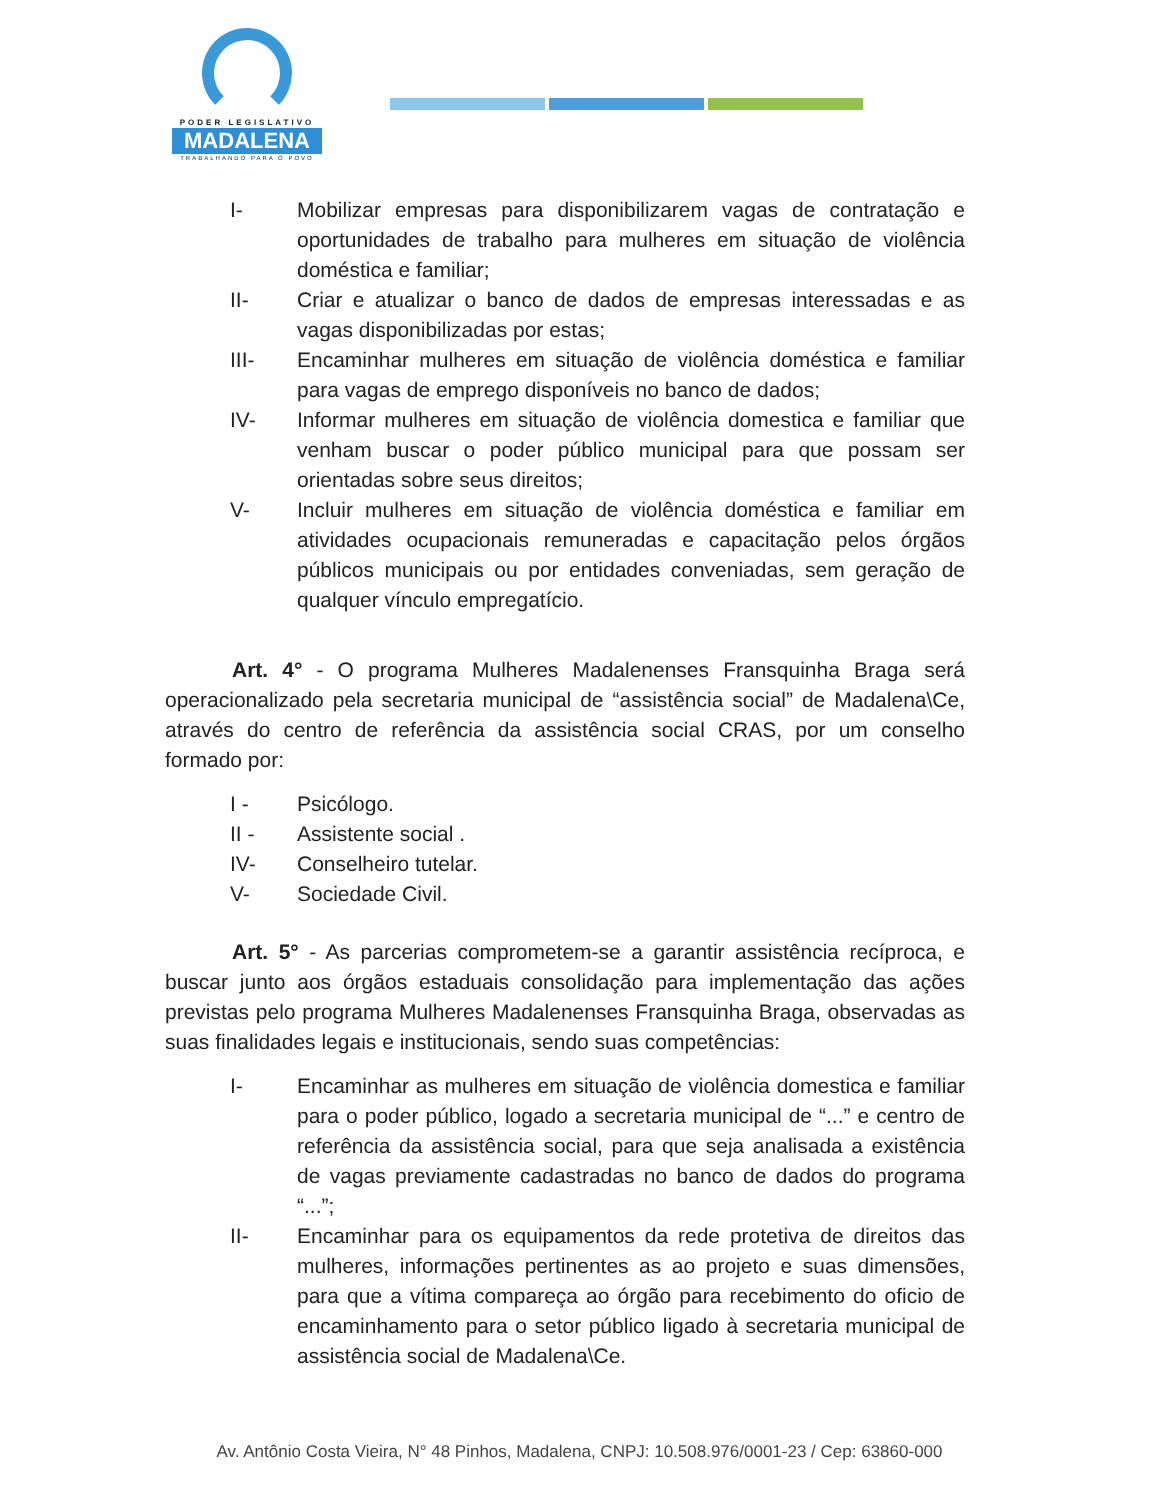PODER LEGISLATIVO
MADALENA
TRABALHANDO PARA O POVO
I- Mobilizar empresas para disponibilizarem vagas de contratação e oportunidades de trabalho para mulheres em situação de violência doméstica e familiar;
II- Criar e atualizar o banco de dados de empresas interessadas e as vagas disponibilizadas por estas;
III- Encaminhar mulheres em situação de violência doméstica e familiar para vagas de emprego disponíveis no banco de dados;
IV- Informar mulheres em situação de violência domestica e familiar que venham buscar o poder público municipal para que possam ser orientadas sobre seus direitos;
V- Incluir mulheres em situação de violência doméstica e familiar em atividades ocupacionais remuneradas e capacitação pelos órgãos públicos municipais ou por entidades conveniadas, sem geração de qualquer vínculo empregatício.
Art. 4° - O programa Mulheres Madalenenses Fransquinha Braga será operacionalizado pela secretaria municipal de “assistência social” de Madalena\Ce, através do centro de referência da assistência social CRAS, por um conselho formado por:
I - Psicólogo.
II - Assistente social .
IV- Conselheiro tutelar.
V- Sociedade Civil.
Art. 5° - As parcerias comprometem-se a garantir assistência recíproca, e buscar junto aos órgãos estaduais consolidação para implementação das ações previstas pelo programa Mulheres Madalenenses Fransquinha Braga, observadas as suas finalidades legais e institucionais, sendo suas competências:
I- Encaminhar as mulheres em situação de violência domestica e familiar para o poder público, logado a secretaria municipal de “...” e centro de referência da assistência social, para que seja analisada a existência de vagas previamente cadastradas no banco de dados do programa “...”;
II- Encaminhar para os equipamentos da rede protetiva de direitos das mulheres, informações pertinentes as ao projeto e suas dimensões, para que a vítima compareça ao órgão para recebimento do oficio de encaminhamento para o setor público ligado à secretaria municipal de assistência social de Madalena\Ce.
Av. Antônio Costa Vieira, N° 48 Pinhos, Madalena, CNPJ: 10.508.976/0001-23 / Cep: 63860-000